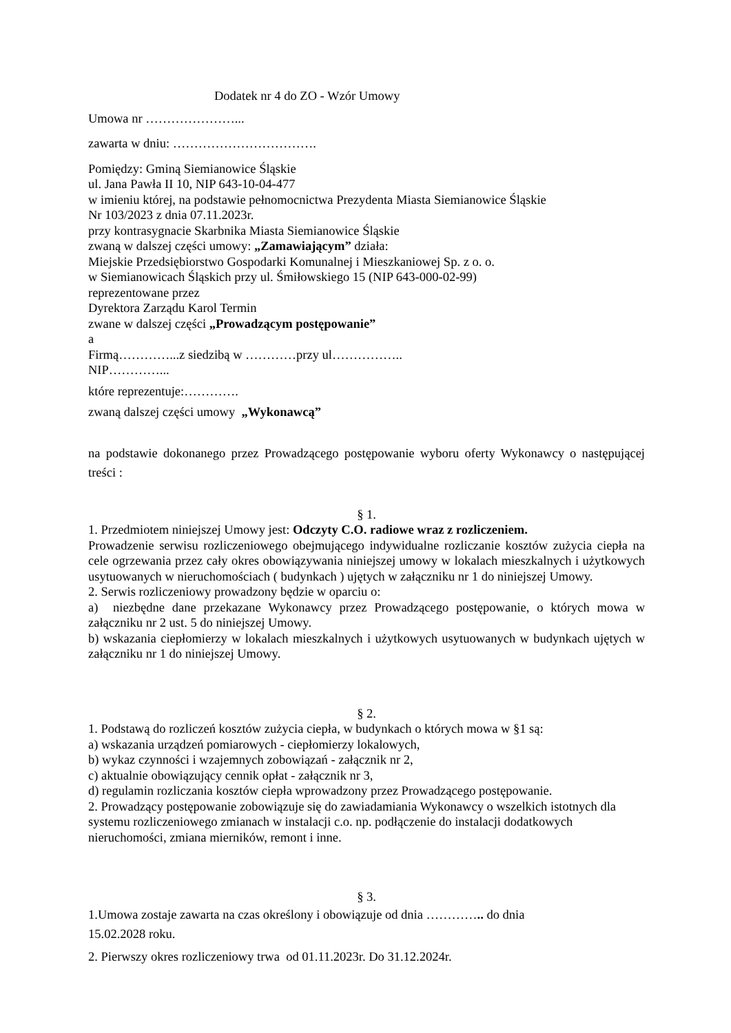Dodatek nr 4 do ZO - Wzór Umowy
Umowa nr …………………...
zawarta w dniu: …………………………….
Pomiędzy: Gminą Siemianowice Śląskie
ul. Jana Pawła II 10, NIP 643-10-04-477
w imieniu której, na podstawie pełnomocnictwa Prezydenta Miasta Siemianowice Śląskie
Nr 103/2023 z dnia 07.11.2023r.
przy kontrasygnacie Skarbnika Miasta Siemianowice Śląskie
zwaną w dalszej części umowy: „Zamawiającym” działa:
Miejskie Przedsiębiorstwo Gospodarki Komunalnej i Mieszkaniowej Sp. z o. o.
w Siemianowicach Śląskich przy ul. Śmiłowskiego 15 (NIP 643-000-02-99)
reprezentowane przez
Dyrektora Zarządu Karol Termin
zwane w dalszej części „Prowadzącym postępowanie”
a
Firmą…………...z siedzibą w …………przy ul……………..
NIP…………...
które reprezentuje:………….
zwaną dalszej części umowy „Wykonawcą”
na podstawie dokonanego przez Prowadzącego postępowanie wyboru oferty Wykonawcy o następującej treści :
§ 1.
1. Przedmiotem niniejszej Umowy jest: Odczyty C.O. radiowe wraz z rozliczeniem.
Prowadzenie serwisu rozliczeniowego obejmującego indywidualne rozliczanie kosztów zużycia ciepła na cele ogrzewania przez cały okres obowiązywania niniejszej umowy w lokalach mieszkalnych i użytkowych usytuowanych w nieruchomościach ( budynkach ) ujętych w załączniku nr 1 do niniejszej Umowy.
2. Serwis rozliczeniowy prowadzony będzie w oparciu o:
a) niezbędne dane przekazane Wykonawcy przez Prowadzącego postępowanie, o których mowa w załączniku nr 2 ust. 5 do niniejszej Umowy.
b) wskazania ciepłomierzy w lokalach mieszkalnych i użytkowych usytuowanych w budynkach ujętych w załączniku nr 1 do niniejszej Umowy.
§ 2.
1. Podstawą do rozliczeń kosztów zużycia ciepła, w budynkach o których mowa w §1 są:
a) wskazania urządzeń pomiarowych - ciepłomierzy lokalowych,
b) wykaz czynności i wzajemnych zobowiązań - załącznik nr 2,
c) aktualnie obowiązujący cennik opłat - załącznik nr 3,
d) regulamin rozliczania kosztów ciepła wprowadzony przez Prowadzącego postępowanie.
2. Prowadzący postępowanie zobowiązuje się do zawiadamiania Wykonawcy o wszelkich istotnych dla systemu rozliczeniowego zmianach w instalacji c.o. np. podłączenie do instalacji dodatkowych nieruchomości, zmiana mierników, remont i inne.
§ 3.
1.Umowa zostaje zawarta na czas określony i obowiązuje od dnia ………….. do dnia
15.02.2028 roku.
2. Pierwszy okres rozliczeniowy trwa od 01.11.2023r. Do 31.12.2024r.